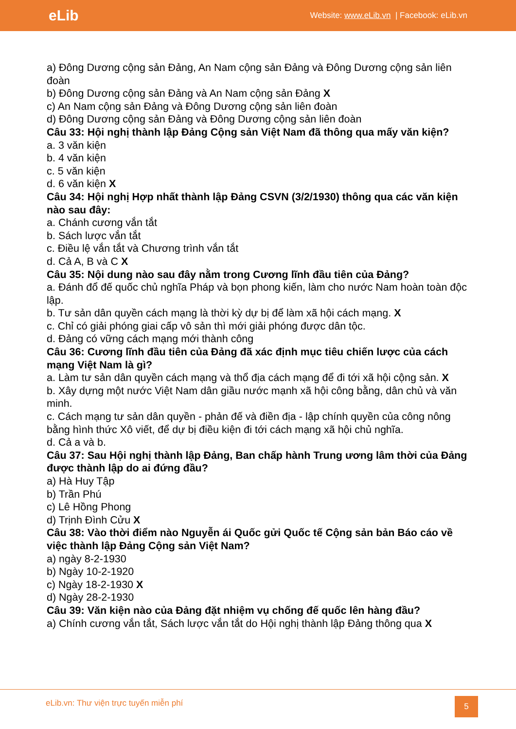eLib
Website: www.eLib.vn | Facebook: eLib.vn
a) Đông Dương cộng sản Đảng, An Nam cộng sản Đảng và Đông Dương cộng sản liên đoàn
b) Đông Dương cộng sản Đảng và An Nam cộng sản Đảng X
c) An Nam cộng sản Đảng và Đông Dương cộng sản liên đoàn
d) Đông Dương cộng sản Đảng và Đông Dương cộng sản liên đoàn
Câu 33: Hội nghị thành lập Đảng Cộng sản Việt Nam đã thông qua mấy văn kiện?
a. 3 văn kiện
b. 4 văn kiện
c. 5 văn kiện
d. 6 văn kiện X
Câu 34: Hội nghị Hợp nhất thành lập Đảng CSVN (3/2/1930) thông qua các văn kiện nào sau đây:
a. Chánh cương vắn tắt
b. Sách lược vắn tắt
c. Điều lệ vắn tắt và Chương trình vắn tắt
d. Cả A, B và C X
Câu 35: Nội dung nào sau đây nằm trong Cương lĩnh đầu tiên của Đảng?
a. Đánh đổ đế quốc chủ nghĩa Pháp và bọn phong kiến, làm cho nước Nam hoàn toàn độc lập.
b. Tư sản dân quyền cách mạng là thời kỳ dự bị để làm xã hội cách mạng. X
c. Chỉ có giải phóng giai cấp vô sản thì mới giải phóng được dân tộc.
d. Đảng có vững cách mạng mới thành công
Câu 36: Cương lĩnh đầu tiên của Đảng đã xác định mục tiêu chiến lược của cách mạng Việt Nam là gì?
a. Làm tư sản dân quyền cách mạng và thổ địa cách mạng để đi tới xã hội cộng sản. X
b. Xây dựng một nước Việt Nam dân giầu nước mạnh xã hội công bằng, dân chủ và văn minh.
c. Cách mạng tư sản dân quyền - phản đế và điền địa - lập chính quyền của công nông bằng hình thức Xô viết, để dự bị điều kiện đi tới cách mạng xã hội chủ nghĩa.
d. Cả a và b.
Câu 37: Sau Hội nghị thành lập Đảng, Ban chấp hành Trung ương lâm thời của Đảng được thành lập do ai đứng đầu?
a) Hà Huy Tập
b) Trần Phú
c) Lê Hồng Phong
d) Trịnh Đình Cửu X
Câu 38: Vào thời điểm nào Nguyễn ái Quốc gửi Quốc tế Cộng sản bản Báo cáo về việc thành lập Đảng Cộng sản Việt Nam?
a) ngày 8-2-1930
b) Ngày 10-2-1920
c) Ngày 18-2-1930 X
d) Ngày 28-2-1930
Câu 39: Văn kiện nào của Đảng đặt nhiệm vụ chống đế quốc lên hàng đầu?
a) Chính cương vắn tắt, Sách lược vắn tắt do Hội nghị thành lập Đảng thông qua X
eLib.vn: Thư viện trực tuyến miễn phí
5